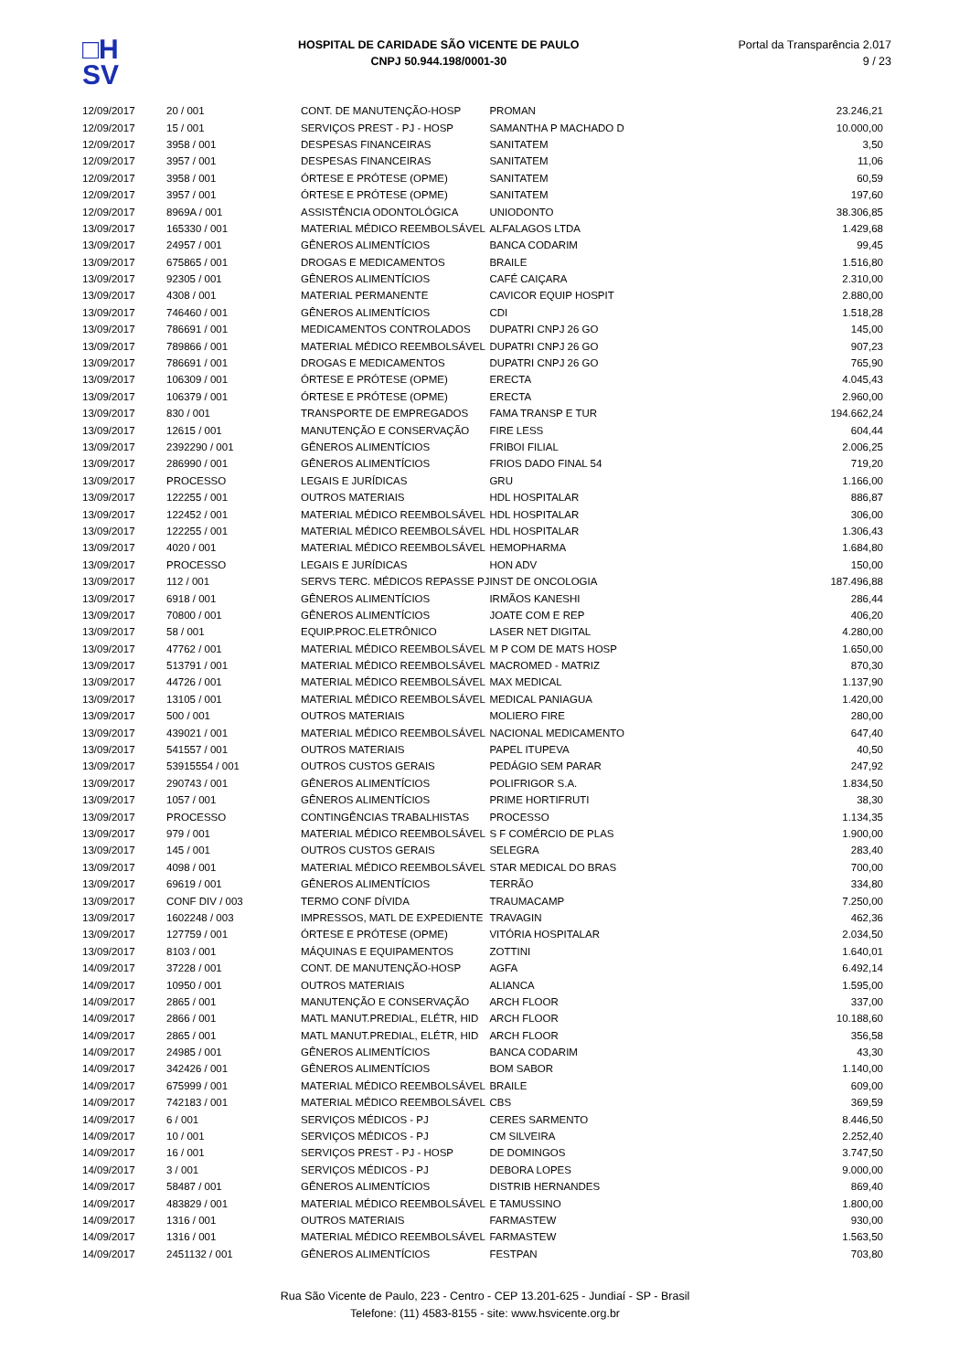□H
SV
HOSPITAL DE CARIDADE SÃO VICENTE DE PAULO
CNPJ 50.944.198/0001-30
Portal da Transparência 2.017
9 / 23
| 12/09/2017 | 20 / 001 | CONT. DE MANUTENÇÃO-HOSP | PROMAN | 23.246,21 |
| 12/09/2017 | 15 / 001 | SERVIÇOS PREST - PJ - HOSP | SAMANTHA P MACHADO D | 10.000,00 |
| 12/09/2017 | 3958 / 001 | DESPESAS FINANCEIRAS | SANITATEM | 3,50 |
| 12/09/2017 | 3957 / 001 | DESPESAS FINANCEIRAS | SANITATEM | 11,06 |
| 12/09/2017 | 3958 / 001 | ÓRTESE E PRÓTESE (OPME) | SANITATEM | 60,59 |
| 12/09/2017 | 3957 / 001 | ÓRTESE E PRÓTESE (OPME) | SANITATEM | 197,60 |
| 12/09/2017 | 8969A / 001 | ASSISTÊNCIA ODONTOLÓGICA | UNIODONTO | 38.306,85 |
| 13/09/2017 | 165330 / 001 | MATERIAL MÉDICO REEMBOLSÁVEL | ALFALAGOS LTDA | 1.429,68 |
| 13/09/2017 | 24957 / 001 | GÊNEROS ALIMENTÍCIOS | BANCA CODARIM | 99,45 |
| 13/09/2017 | 675865 / 001 | DROGAS E MEDICAMENTOS | BRAILE | 1.516,80 |
| 13/09/2017 | 92305 / 001 | GÊNEROS ALIMENTÍCIOS | CAFÉ CAIÇARA | 2.310,00 |
| 13/09/2017 | 4308 / 001 | MATERIAL PERMANENTE | CAVICOR EQUIP HOSPIT | 2.880,00 |
| 13/09/2017 | 746460 / 001 | GÊNEROS ALIMENTÍCIOS | CDI | 1.518,28 |
| 13/09/2017 | 786691 / 001 | MEDICAMENTOS CONTROLADOS | DUPATRI CNPJ 26 GO | 145,00 |
| 13/09/2017 | 789866 / 001 | MATERIAL MÉDICO REEMBOLSÁVEL | DUPATRI CNPJ 26 GO | 907,23 |
| 13/09/2017 | 786691 / 001 | DROGAS E MEDICAMENTOS | DUPATRI CNPJ 26 GO | 765,90 |
| 13/09/2017 | 106309 / 001 | ÓRTESE E PRÓTESE (OPME) | ERECTA | 4.045,43 |
| 13/09/2017 | 106379 / 001 | ÓRTESE E PRÓTESE (OPME) | ERECTA | 2.960,00 |
| 13/09/2017 | 830 / 001 | TRANSPORTE DE EMPREGADOS | FAMA TRANSP E TUR | 194.662,24 |
| 13/09/2017 | 12615 / 001 | MANUTENÇÃO E CONSERVAÇÃO | FIRE LESS | 604,44 |
| 13/09/2017 | 2392290 / 001 | GÊNEROS ALIMENTÍCIOS | FRIBOI FILIAL | 2.006,25 |
| 13/09/2017 | 286990 / 001 | GÊNEROS ALIMENTÍCIOS | FRIOS DADO FINAL 54 | 719,20 |
| 13/09/2017 | PROCESSO | LEGAIS E JURÍDICAS | GRU | 1.166,00 |
| 13/09/2017 | 122255 / 001 | OUTROS MATERIAIS | HDL HOSPITALAR | 886,87 |
| 13/09/2017 | 122452 / 001 | MATERIAL MÉDICO REEMBOLSÁVEL | HDL HOSPITALAR | 306,00 |
| 13/09/2017 | 122255 / 001 | MATERIAL MÉDICO REEMBOLSÁVEL | HDL HOSPITALAR | 1.306,43 |
| 13/09/2017 | 4020 / 001 | MATERIAL MÉDICO REEMBOLSÁVEL | HEMOPHARMA | 1.684,80 |
| 13/09/2017 | PROCESSO | LEGAIS E JURÍDICAS | HON ADV | 150,00 |
| 13/09/2017 | 112 / 001 | SERVS TERC. MÉDICOS REPASSE PJ | INST DE ONCOLOGIA | 187.496,88 |
| 13/09/2017 | 6918 / 001 | GÊNEROS ALIMENTÍCIOS | IRMÃOS KANESHI | 286,44 |
| 13/09/2017 | 70800 / 001 | GÊNEROS ALIMENTÍCIOS | JOATE COM E REP | 406,20 |
| 13/09/2017 | 58 / 001 | EQUIP.PROC.ELETRÔNICO | LASER NET DIGITAL | 4.280,00 |
| 13/09/2017 | 47762 / 001 | MATERIAL MÉDICO REEMBOLSÁVEL | M P COM DE MATS HOSP | 1.650,00 |
| 13/09/2017 | 513791 / 001 | MATERIAL MÉDICO REEMBOLSÁVEL | MACROMED - MATRIZ | 870,30 |
| 13/09/2017 | 44726 / 001 | MATERIAL MÉDICO REEMBOLSÁVEL | MAX MEDICAL | 1.137,90 |
| 13/09/2017 | 13105 / 001 | MATERIAL MÉDICO REEMBOLSÁVEL | MEDICAL PANIAGUA | 1.420,00 |
| 13/09/2017 | 500 / 001 | OUTROS MATERIAIS | MOLIERO FIRE | 280,00 |
| 13/09/2017 | 439021 / 001 | MATERIAL MÉDICO REEMBOLSÁVEL | NACIONAL MEDICAMENTO | 647,40 |
| 13/09/2017 | 541557 / 001 | OUTROS MATERIAIS | PAPEL ITUPEVA | 40,50 |
| 13/09/2017 | 53915554 / 001 | OUTROS CUSTOS GERAIS | PEDÁGIO SEM PARAR | 247,92 |
| 13/09/2017 | 290743 / 001 | GÊNEROS ALIMENTÍCIOS | POLIFRIGOR S.A. | 1.834,50 |
| 13/09/2017 | 1057 / 001 | GÊNEROS ALIMENTÍCIOS | PRIME HORTIFRUTI | 38,30 |
| 13/09/2017 | PROCESSO | CONTINGÊNCIAS TRABALHISTAS | PROCESSO | 1.134,35 |
| 13/09/2017 | 979 / 001 | MATERIAL MÉDICO REEMBOLSÁVEL | S F COMÉRCIO DE PLAS | 1.900,00 |
| 13/09/2017 | 145 / 001 | OUTROS CUSTOS GERAIS | SELEGRA | 283,40 |
| 13/09/2017 | 4098 / 001 | MATERIAL MÉDICO REEMBOLSÁVEL | STAR MEDICAL DO BRAS | 700,00 |
| 13/09/2017 | 69619 / 001 | GÊNEROS ALIMENTÍCIOS | TERRÃO | 334,80 |
| 13/09/2017 | CONF DIV / 003 | TERMO CONF DÍVIDA | TRAUMACAMP | 7.250,00 |
| 13/09/2017 | 1602248 / 003 | IMPRESSOS, MATL DE EXPEDIENTE | TRAVAGIN | 462,36 |
| 13/09/2017 | 127759 / 001 | ÓRTESE E PRÓTESE (OPME) | VITÓRIA HOSPITALAR | 2.034,50 |
| 13/09/2017 | 8103 / 001 | MÁQUINAS E EQUIPAMENTOS | ZOTTINI | 1.640,01 |
| 14/09/2017 | 37228 / 001 | CONT. DE MANUTENÇÃO-HOSP | AGFA | 6.492,14 |
| 14/09/2017 | 10950 / 001 | OUTROS MATERIAIS | ALIANCA | 1.595,00 |
| 14/09/2017 | 2865 / 001 | MANUTENÇÃO E CONSERVAÇÃO | ARCH FLOOR | 337,00 |
| 14/09/2017 | 2866 / 001 | MATL MANUT.PREDIAL, ELÉTR, HID | ARCH FLOOR | 10.188,60 |
| 14/09/2017 | 2865 / 001 | MATL MANUT.PREDIAL, ELÉTR, HID | ARCH FLOOR | 356,58 |
| 14/09/2017 | 24985 / 001 | GÊNEROS ALIMENTÍCIOS | BANCA CODARIM | 43,30 |
| 14/09/2017 | 342426 / 001 | GÊNEROS ALIMENTÍCIOS | BOM SABOR | 1.140,00 |
| 14/09/2017 | 675999 / 001 | MATERIAL MÉDICO REEMBOLSÁVEL | BRAILE | 609,00 |
| 14/09/2017 | 742183 / 001 | MATERIAL MÉDICO REEMBOLSÁVEL | CBS | 369,59 |
| 14/09/2017 | 6 / 001 | SERVIÇOS MÉDICOS - PJ | CERES SARMENTO | 8.446,50 |
| 14/09/2017 | 10 / 001 | SERVIÇOS MÉDICOS - PJ | CM SILVEIRA | 2.252,40 |
| 14/09/2017 | 16 / 001 | SERVIÇOS PREST - PJ - HOSP | DE DOMINGOS | 3.747,50 |
| 14/09/2017 | 3 / 001 | SERVIÇOS MÉDICOS - PJ | DEBORA LOPES | 9.000,00 |
| 14/09/2017 | 58487 / 001 | GÊNEROS ALIMENTÍCIOS | DISTRIB HERNANDES | 869,40 |
| 14/09/2017 | 483829 / 001 | MATERIAL MÉDICO REEMBOLSÁVEL | E TAMUSSINO | 1.800,00 |
| 14/09/2017 | 1316 / 001 | OUTROS MATERIAIS | FARMASTEW | 930,00 |
| 14/09/2017 | 1316 / 001 | MATERIAL MÉDICO REEMBOLSÁVEL | FARMASTEW | 1.563,50 |
| 14/09/2017 | 2451132 / 001 | GÊNEROS ALIMENTÍCIOS | FESTPAN | 703,80 |
Rua São Vicente de Paulo, 223 - Centro - CEP 13.201-625 - Jundiaí - SP - Brasil
Telefone: (11) 4583-8155 - site: www.hsvicente.org.br